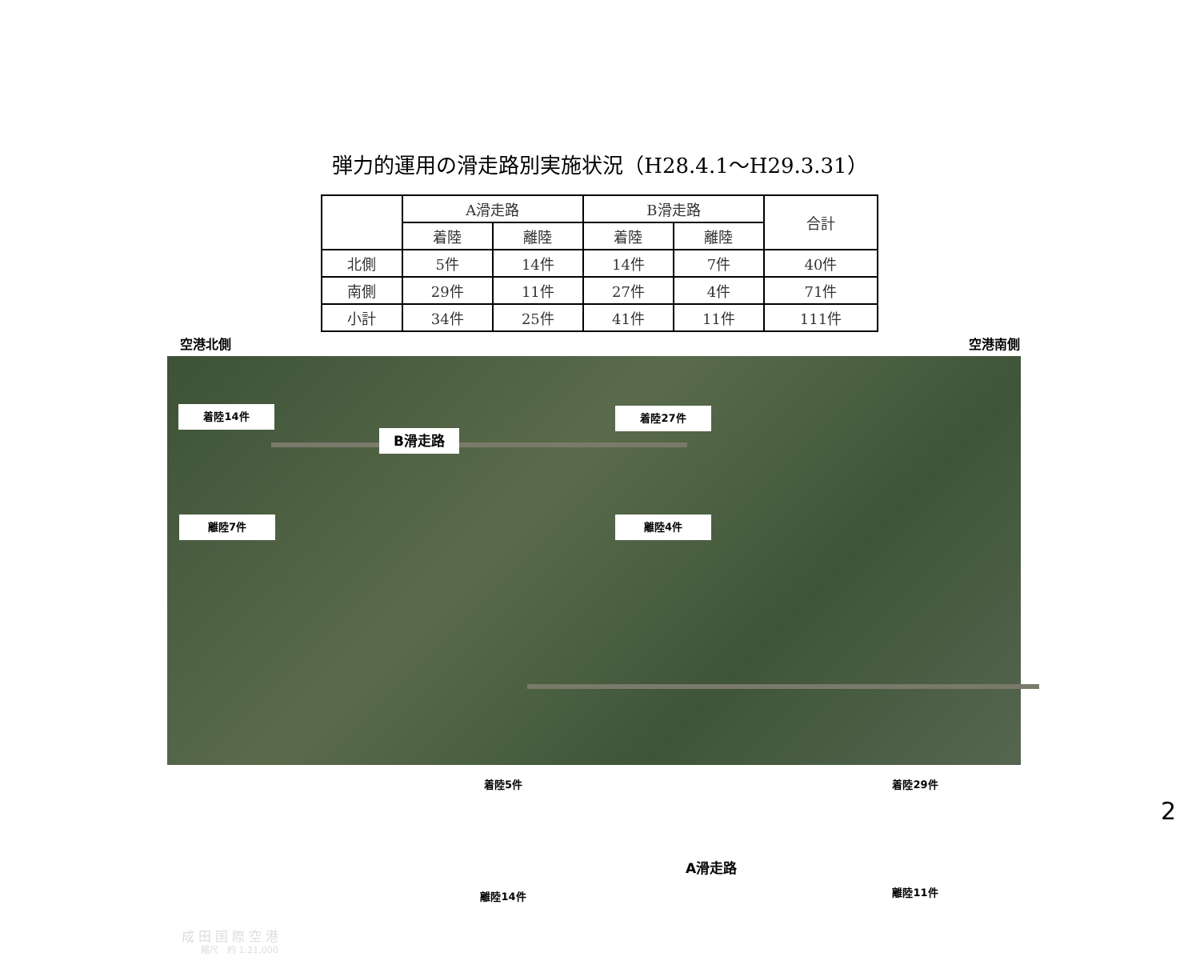弾力的運用の滑走路別実施状況（H28.4.1～H29.3.31）
| | A滑走路 | | B滑走路 | | 合計 |
| --- | --- | --- | --- | --- | --- |
| | 着陸 | 離陸 | 着陸 | 離陸 | |
| 北側 | 5件 | 14件 | 14件 | 7件 | 40件 |
| 南側 | 29件 | 11件 | 27件 | 4件 | 71件 |
| 小計 | 34件 | 25件 | 41件 | 11件 | 111件 |
空港北側 空港南側
着陸14件
B滑走路
着陸27件
離陸7件 離陸4件
着陸5件 着陸29件
A滑走路
離陸14件 離陸11件
成 田 国 際 空 港
縮尺　約 1:21,000
2